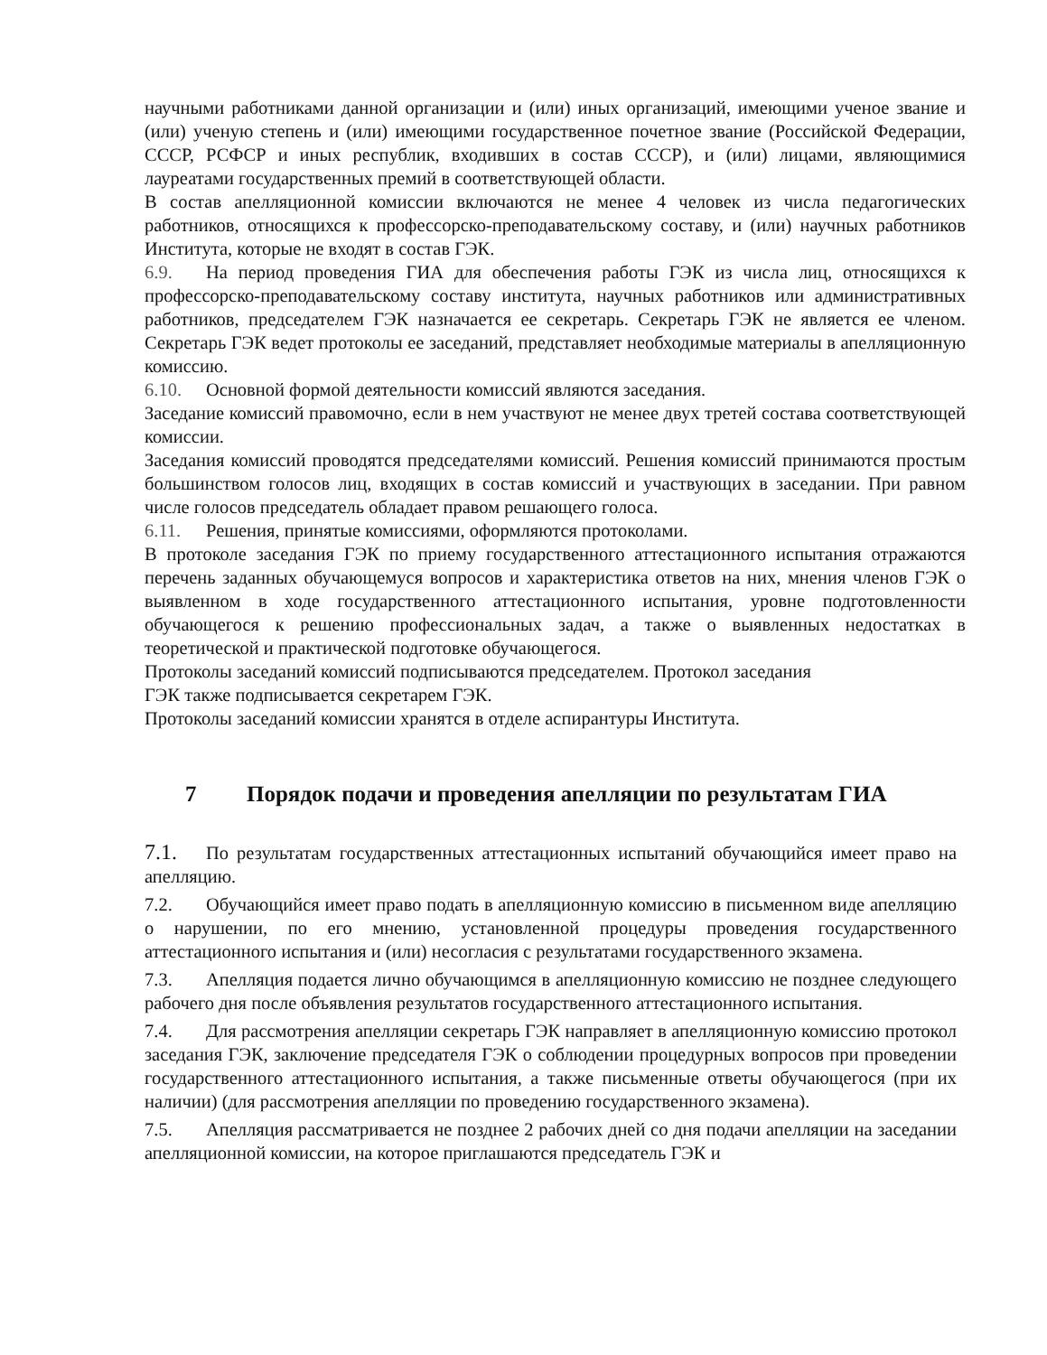научными работниками данной организации и (или) иных организаций, имеющими ученое звание и (или) ученую степень и (или) имеющими государственное почетное звание (Российской Федерации, СССР, РСФСР и иных республик, входивших в состав СССР), и (или) лицами, являющимися лауреатами государственных премий в соответствующей области.
В состав апелляционной комиссии включаются не менее 4 человек из числа педагогических работников, относящихся к профессорско-преподавательскому составу, и (или) научных работников Института, которые не входят в состав ГЭК.
6.9. На период проведения ГИА для обеспечения работы ГЭК из числа лиц, относящихся к профессорско-преподавательскому составу института, научных работников или административных работников, председателем ГЭК назначается ее секретарь. Секретарь ГЭК не является ее членом. Секретарь ГЭК ведет протоколы ее заседаний, представляет необходимые материалы в апелляционную комиссию.
6.10. Основной формой деятельности комиссий являются заседания.
Заседание комиссий правомочно, если в нем участвуют не менее двух третей состава соответствующей комиссии.
Заседания комиссий проводятся председателями комиссий. Решения комиссий принимаются простым большинством голосов лиц, входящих в состав комиссий и участвующих в заседании. При равном числе голосов председатель обладает правом решающего голоса.
6.11. Решения, принятые комиссиями, оформляются протоколами.
В протоколе заседания ГЭК по приему государственного аттестационного испытания отражаются перечень заданных обучающемуся вопросов и характеристика ответов на них, мнения членов ГЭК о выявленном в ходе государственного аттестационного испытания, уровне подготовленности обучающегося к решению профессиональных задач, а также о выявленных недостатках в теоретической и практической подготовке обучающегося.
Протоколы заседаний комиссий подписываются председателем. Протокол заседания
ГЭК также подписывается секретарем ГЭК.
Протоколы заседаний комиссии хранятся в отделе аспирантуры Института.
7 Порядок подачи и проведения апелляции по результатам ГИА
7.1. По результатам государственных аттестационных испытаний обучающийся имеет право на апелляцию.
7.2. Обучающийся имеет право подать в апелляционную комиссию в письменном виде апелляцию о нарушении, по его мнению, установленной процедуры проведения государственного аттестационного испытания и (или) несогласия с результатами государственного экзамена.
7.3. Апелляция подается лично обучающимся в апелляционную комиссию не позднее следующего рабочего дня после объявления результатов государственного аттестационного испытания.
7.4. Для рассмотрения апелляции секретарь ГЭК направляет в апелляционную комиссию протокол заседания ГЭК, заключение председателя ГЭК о соблюдении процедурных вопросов при проведении государственного аттестационного испытания, а также письменные ответы обучающегося (при их наличии) (для рассмотрения апелляции по проведению государственного экзамена).
7.5. Апелляция рассматривается не позднее 2 рабочих дней со дня подачи апелляции на заседании апелляционной комиссии, на которое приглашаются председатель ГЭК и